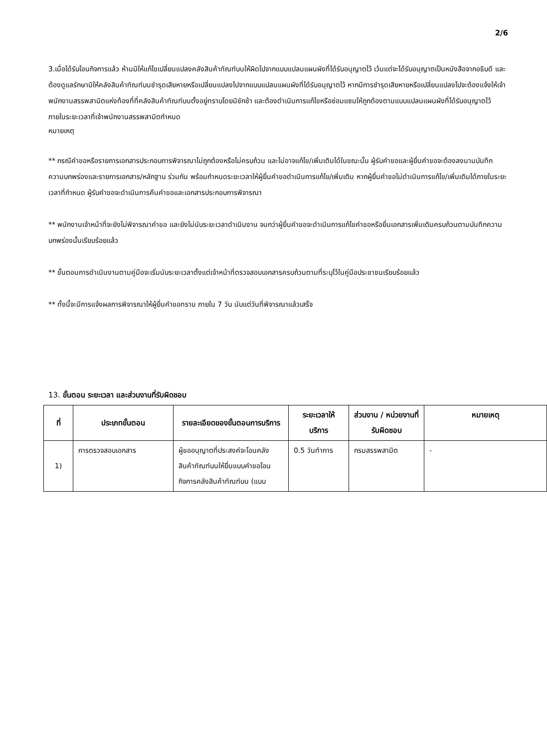2/6
3.เมื่อได้รับโอนกิจการแล้ว ห้ามมิให้แก้ไขเปลี่ยนแปลงคลังสินค้าทัณฑ์บนให้ผิดไปจากแบบแปลนแผนผังที่ได้รับอนุญาตไว้ เว้นแต่จะได้รับอนุญาตเป็นหนังสือจากอธิบดี และต้องดูแลรักษามิให้คลังสินค้าทัณฑ์บนชำรุดเสียหายหรือเปลี่ยนแปลงไปจากแบบแปลนแผนผังที่ได้รับอนุญาตไว้ หากมีการชำรุดเสียหายหรือเปลี่ยนแปลงไปจะต้องแจ้งให้เจ้าพนักงานสรรพสามิตแห่งท้องที่ที่คลังสินค้าทัณฑ์บนตั้งอยู่ทราบโดยมิชักช้า และต้องดำเนินการแก้ไขหรือซ่อมแซมให้ถูกต้องตามแบบแปลนแผนผังที่ได้รับอนุญาตไว้ภายในระยะเวลาที่เจ้าพนักงานสรรพสามิตกำหนด
หมายเหตุ
** กรณีคำขอหรือรายการเอกสารประกอบการพิจารณาไม่ถูกต้องหรือไม่ครบถ้วน และไม่อาจแก้ไข/เพิ่มเติมได้ในขณะนั้น ผู้รับคำขอและผู้ยื่นคำขอจะต้องลงนามบันทึกความบกพร่องและรายการเอกสาร/หลักฐาน ร่วมกัน พร้อมกำหนดระยะเวลาให้ผู้ยื่นคำขอดำเนินการแก้ไข/เพิ่มเติม หากผู้ยื่นคำขอไม่ดำเนินการแก้ไข/เพิ่มเติมได้ภายในระยะเวลาที่กำหนด ผู้รับคำขอจะดำเนินการคืนคำขอและเอกสารประกอบการพิจารณา
** พนักงานเจ้าหน้าที่จะยังไม่พิจารณาคำขอ และยังไม่นับระยะเวลาดำเนินงาน จนกว่าผู้ยื่นคำขอจะดำเนินการแก้ไขคำขอหรือยื่นเอกสารเพิ่มเติมครบถ้วนตามบันทึกความบกพร่องนั้นเรียบร้อยแล้ว
** ขั้นตอนการดำเนินงานตามคู่มือจะเริ่มนับระยะเวลาตั้งแต่เจ้าหน้าที่ตรวจสอบเอกสารครบถ้วนตามที่ระบุไว้ในคู่มือประชาชนเรียบร้อยแล้ว
** ทั้งนี้จะมีการแจ้งผลการพิจารณาให้ผู้ยื่นคำขอทราบ ภายใน 7 วัน นับแต่วันที่พิจารณาแล้วเสร็จ
13. ขั้นตอน ระยะเวลา และส่วนงานที่รับผิดชอบ
| ที่ | ประเภทขั้นตอน | รายละเอียดของขั้นตอนการบริการ | ระยะเวลาให้บริการ | ส่วนงาน / หน่วยงานที่รับผิดชอบ | หมายเหตุ |
| --- | --- | --- | --- | --- | --- |
| 1) | การตรวจสอบเอกสาร | ผู้ขออนุญาตที่ประสงค์จะโอนคลังสินค้าทัณฑ์บนให้ยื่นแบบคำขอโอนกิจการคลังสินค้าทัณฑ์บน (แบบ | 0.5 วันทำการ | กรมสรรพสามิต | - |